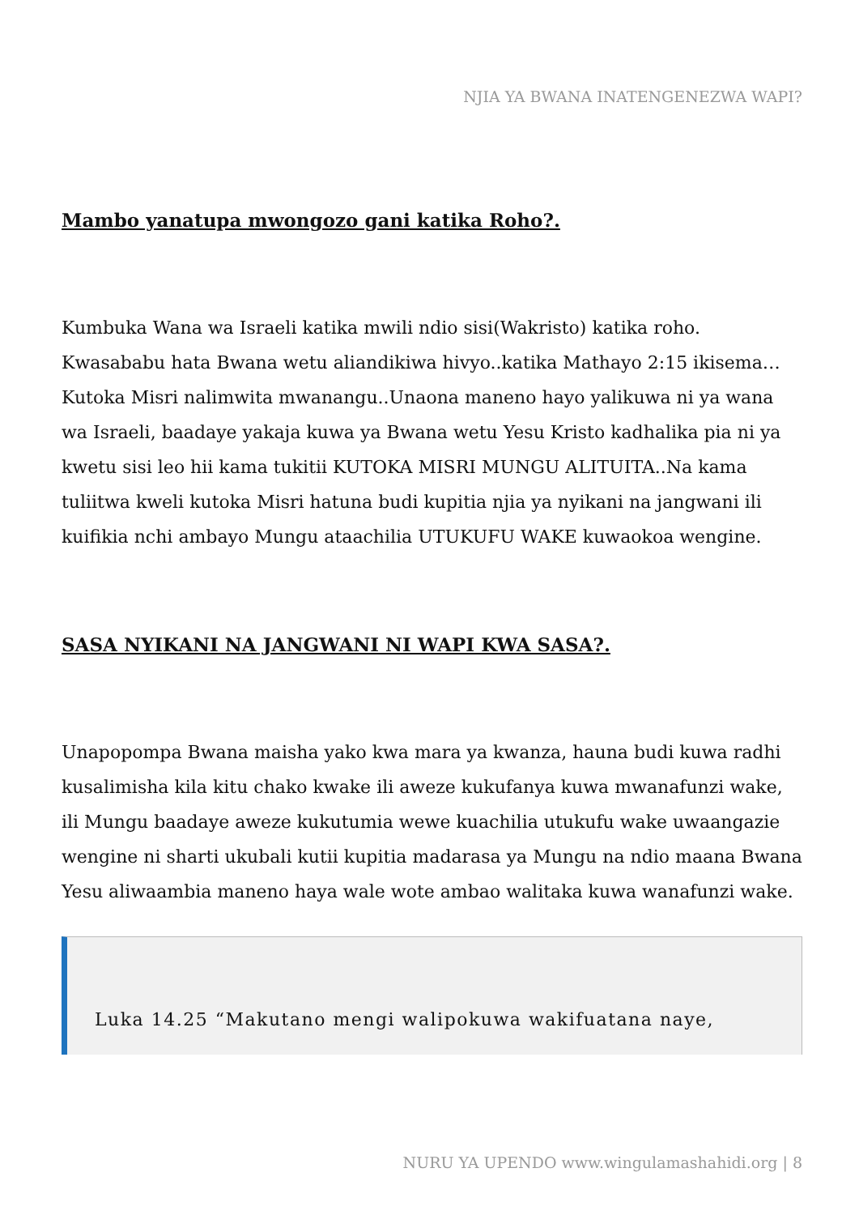NJIA YA BWANA INATENGENEZWA WAPI?
Mambo yanatupa mwongozo gani katika Roho?.
Kumbuka Wana wa Israeli katika mwili ndio sisi(Wakristo) katika roho. Kwasababu hata Bwana wetu aliandikiwa hivyo..katika Mathayo 2:15 ikisema…Kutoka Misri nalimwita mwanangu..Unaona maneno hayo yalikuwa ni ya wana wa Israeli, baadaye yakaja kuwa ya Bwana wetu Yesu Kristo kadhalika pia ni ya kwetu sisi leo hii kama tukitii KUTOKA MISRI MUNGU ALITUITA..Na kama tuliitwa kweli kutoka Misri hatuna budi kupitia njia ya nyikani na jangwani ili kuifikia nchi ambayo Mungu ataachilia UTUKUFU WAKE kuwaokoa wengine.
SASA NYIKANI NA JANGWANI NI WAPI KWA SASA?.
Unapopompa Bwana maisha yako kwa mara ya kwanza, hauna budi kuwa radhi kusalimisha kila kitu chako kwake ili aweze kukufanya kuwa mwanafunzi wake, ili Mungu baadaye aweze kukutumia wewe kuachilia utukufu wake uwaangazie wengine ni sharti ukubali kutii kupitia madarasa ya Mungu na ndio maana Bwana Yesu aliwaambia maneno haya wale wote ambao walitaka kuwa wanafunzi wake.
Luka 14.25 “Makutano mengi walipokuwa wakifuatana naye,
NURU YA UPENDO www.wingulamashahidi.org | 8